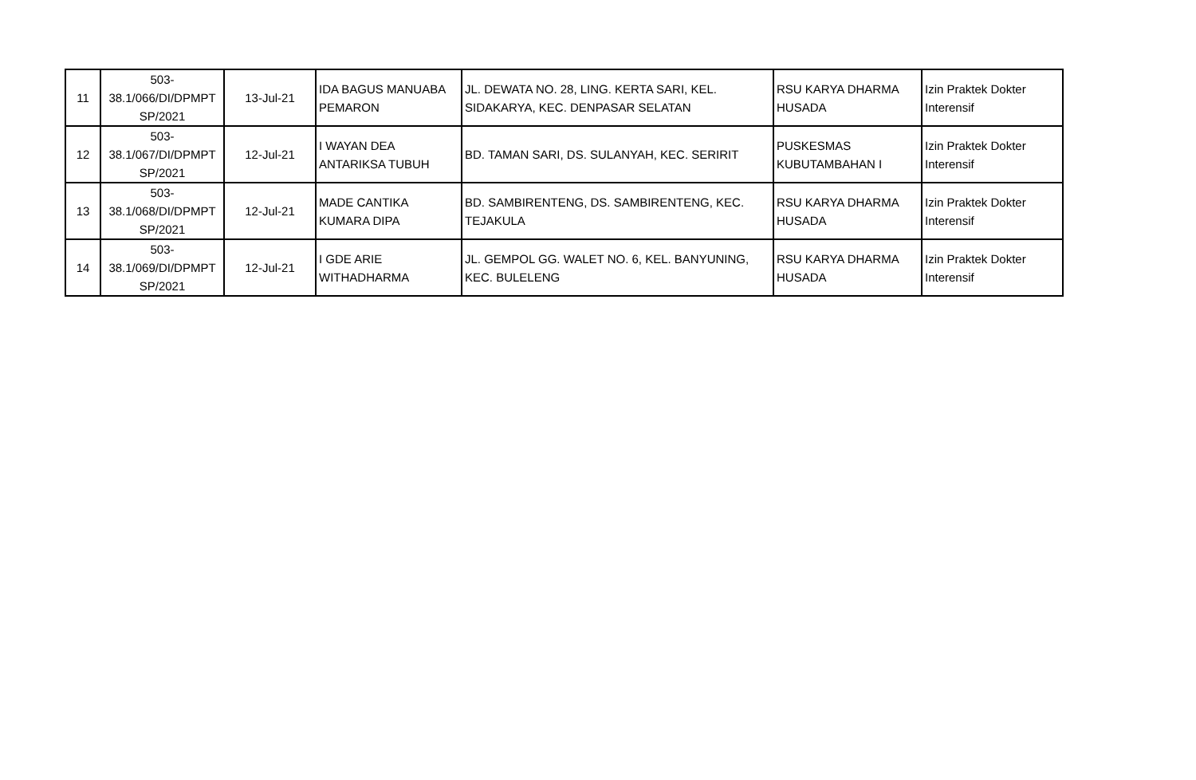| 11 | 503- 38.1/066/DI/DPMPT SP/2021 | 13-Jul-21 | IDA BAGUS MANUABA PEMARON | JL. DEWATA NO. 28, LING. KERTA SARI, KEL. SIDAKARYA, KEC. DENPASAR SELATAN | RSU KARYA DHARMA HUSADA | Izin Praktek Dokter Interensif |
| 12 | 503- 38.1/067/DI/DPMPT SP/2021 | 12-Jul-21 | I WAYAN DEA ANTARIKSA TUBUH | BD. TAMAN SARI, DS. SULANYAH, KEC. SERIRIT | PUSKESMAS KUBUTAMBAHAN I | Izin Praktek Dokter Interensif |
| 13 | 503- 38.1/068/DI/DPMPT SP/2021 | 12-Jul-21 | MADE CANTIKA KUMARA DIPA | BD. SAMBIRENTENG, DS. SAMBIRENTENG, KEC. TEJAKULA | RSU KARYA DHARMA HUSADA | Izin Praktek Dokter Interensif |
| 14 | 503- 38.1/069/DI/DPMPT SP/2021 | 12-Jul-21 | I GDE ARIE WITHADHARMA | JL. GEMPOL GG. WALET NO. 6, KEL. BANYUNING, KEC. BULELENG | RSU KARYA DHARMA HUSADA | Izin Praktek Dokter Interensif |